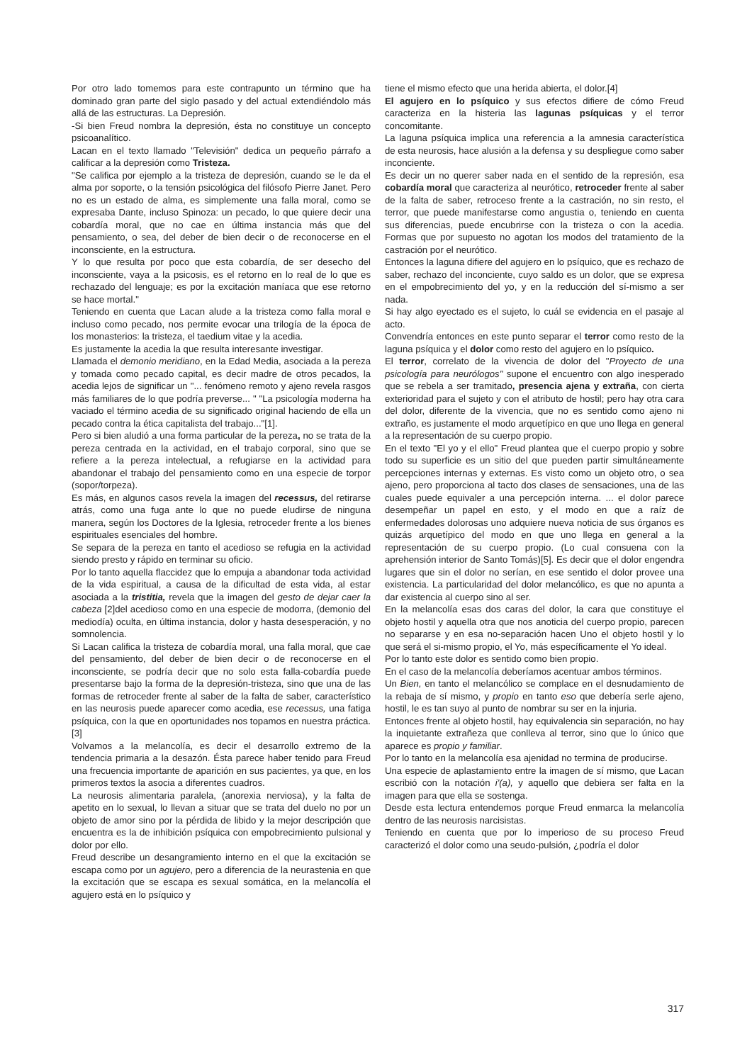Por otro lado tomemos para este contrapunto un término que ha dominado gran parte del siglo pasado y del actual extendiéndolo más allá de las estructuras. La Depresión.
-Si bien Freud nombra la depresión, ésta no constituye un concepto psicoanalítico.
Lacan en el texto llamado "Televisión" dedica un pequeño párrafo a calificar a la depresión como Tristeza.
"Se califica por ejemplo a la tristeza de depresión, cuando se le da el alma por soporte, o la tensión psicológica del filósofo Pierre Janet. Pero no es un estado de alma, es simplemente una falla moral, como se expresaba Dante, incluso Spinoza: un pecado, lo que quiere decir una cobardía moral, que no cae en última instancia más que del pensamiento, o sea, del deber de bien decir o de reconocerse en el inconsciente, en la estructura.
Y lo que resulta por poco que esta cobardía, de ser desecho del inconsciente, vaya a la psicosis, es el retorno en lo real de lo que es rechazado del lenguaje; es por la excitación maníaca que ese retorno se hace mortal."
Teniendo en cuenta que Lacan alude a la tristeza como falla moral e incluso como pecado, nos permite evocar una trilogía de la época de los monasterios: la tristeza, el taedium vitae y la acedia.
Es justamente la acedia la que resulta interesante investigar.
Llamada el demonio meridiano, en la Edad Media, asociada a la pereza y tomada como pecado capital, es decir madre de otros pecados, la acedia lejos de significar un "... fenómeno remoto y ajeno revela rasgos más familiares de lo que podría preverse... " "La psicología moderna ha vaciado el término acedia de su significado original haciendo de ella un pecado contra la ética capitalista del trabajo..."[1].
Pero si bien aludió a una forma particular de la pereza, no se trata de la pereza centrada en la actividad, en el trabajo corporal, sino que se refiere a la pereza intelectual, a refugiarse en la actividad para abandonar el trabajo del pensamiento como en una especie de torpor (sopor/torpeza).
Es más, en algunos casos revela la imagen del recessus, del retirarse atrás, como una fuga ante lo que no puede eludirse de ninguna manera, según los Doctores de la Iglesia, retroceder frente a los bienes espirituales esenciales del hombre.
Se separa de la pereza en tanto el acedioso se refugia en la actividad siendo presto y rápido en terminar su oficio.
Por lo tanto aquella flaccidez que lo empuja a abandonar toda actividad de la vida espiritual, a causa de la dificultad de esta vida, al estar asociada a la tristitia, revela que la imagen del gesto de dejar caer la cabeza [2]del acedioso como en una especie de modorra, (demonio del mediodía) oculta, en última instancia, dolor y hasta desesperación, y no somnolencia.
Si Lacan califica la tristeza de cobardía moral, una falla moral, que cae del pensamiento, del deber de bien decir o de reconocerse en el inconsciente, se podría decir que no solo esta falla-cobardía puede presentarse bajo la forma de la depresión-tristeza, sino que una de las formas de retroceder frente al saber de la falta de saber, característico en las neurosis puede aparecer como acedia, ese recessus, una fatiga psíquica, con la que en oportunidades nos topamos en nuestra práctica.[3]
Volvamos a la melancolía, es decir el desarrollo extremo de la tendencia primaria a la desazón. Ésta parece haber tenido para Freud una frecuencia importante de aparición en sus pacientes, ya que, en los primeros textos la asocia a diferentes cuadros.
La neurosis alimentaria paralela, (anorexia nerviosa), y la falta de apetito en lo sexual, lo llevan a situar que se trata del duelo no por un objeto de amor sino por la pérdida de libido y la mejor descripción que encuentra es la de inhibición psíquica con empobrecimiento pulsional y dolor por ello.
Freud describe un desangramiento interno en el que la excitación se escapa como por un agujero, pero a diferencia de la neurastenia en que la excitación que se escapa es sexual somática, en la melancolía el agujero está en lo psíquico y
tiene el mismo efecto que una herida abierta, el dolor.[4]
El agujero en lo psíquico y sus efectos difiere de cómo Freud caracteriza en la histeria las lagunas psíquicas y el terror concomitante.
La laguna psíquica implica una referencia a la amnesia característica de esta neurosis, hace alusión a la defensa y su despliegue como saber inconciente.
Es decir un no querer saber nada en el sentido de la represión, esa cobardía moral que caracteriza al neurótico, retroceder frente al saber de la falta de saber, retroceso frente a la castración, no sin resto, el terror, que puede manifestarse como angustia o, teniendo en cuenta sus diferencias, puede encubrirse con la tristeza o con la acedia. Formas que por supuesto no agotan los modos del tratamiento de la castración por el neurótico.
Entonces la laguna difiere del agujero en lo psíquico, que es rechazo de saber, rechazo del inconciente, cuyo saldo es un dolor, que se expresa en el empobrecimiento del yo, y en la reducción del sí-mismo a ser nada.
Si hay algo eyectado es el sujeto, lo cuál se evidencia en el pasaje al acto.
Convendría entonces en este punto separar el terror como resto de la laguna psíquica y el dolor como resto del agujero en lo psíquico.
El terror, correlato de la vivencia de dolor del "Proyecto de una psicología para neurólogos" supone el encuentro con algo inesperado que se rebela a ser tramitado, presencia ajena y extraña, con cierta exterioridad para el sujeto y con el atributo de hostil; pero hay otra cara del dolor, diferente de la vivencia, que no es sentido como ajeno ni extraño, es justamente el modo arquetípico en que uno llega en general a la representación de su cuerpo propio.
En el texto "El yo y el ello" Freud plantea que el cuerpo propio y sobre todo su superficie es un sitio del que pueden partir simultáneamente percepciones internas y externas. Es visto como un objeto otro, o sea ajeno, pero proporciona al tacto dos clases de sensaciones, una de las cuales puede equivaler a una percepción interna. ... el dolor parece desempeñar un papel en esto, y el modo en que a raíz de enfermedades dolorosas uno adquiere nueva noticia de sus órganos es quizás arquetípico del modo en que uno llega en general a la representación de su cuerpo propio. (Lo cual consuena con la aprehensión interior de Santo Tomás)[5]. Es decir que el dolor engendra lugares que sin el dolor no serían, en ese sentido el dolor provee una existencia. La particularidad del dolor melancólico, es que no apunta a dar existencia al cuerpo sino al ser.
En la melancolía esas dos caras del dolor, la cara que constituye el objeto hostil y aquella otra que nos anoticia del cuerpo propio, parecen no separarse y en esa no-separación hacen Uno el objeto hostil y lo que será el si-mismo propio, el Yo, más específicamente el Yo ideal.
Por lo tanto este dolor es sentido como bien propio.
En el caso de la melancolía deberíamos acentuar ambos términos.
Un Bien, en tanto el melancólico se complace en el desnudamiento de la rebaja de sí mismo, y propio en tanto eso que debería serle ajeno, hostil, le es tan suyo al punto de nombrar su ser en la injuria.
Entonces frente al objeto hostil, hay equivalencia sin separación, no hay la inquietante extrañeza que conlleva al terror, sino que lo único que aparece es propio y familiar.
Por lo tanto en la melancolía esa ajenidad no termina de producirse.
Una especie de aplastamiento entre la imagen de sí mismo, que Lacan escribió con la notación i'(a), y aquello que debiera ser falta en la imagen para que ella se sostenga.
Desde esta lectura entendemos porque Freud enmarca la melancolía dentro de las neurosis narcisistas.
Teniendo en cuenta que por lo imperioso de su proceso Freud caracterizó el dolor como una seudo-pulsión, ¿podría el dolor
317